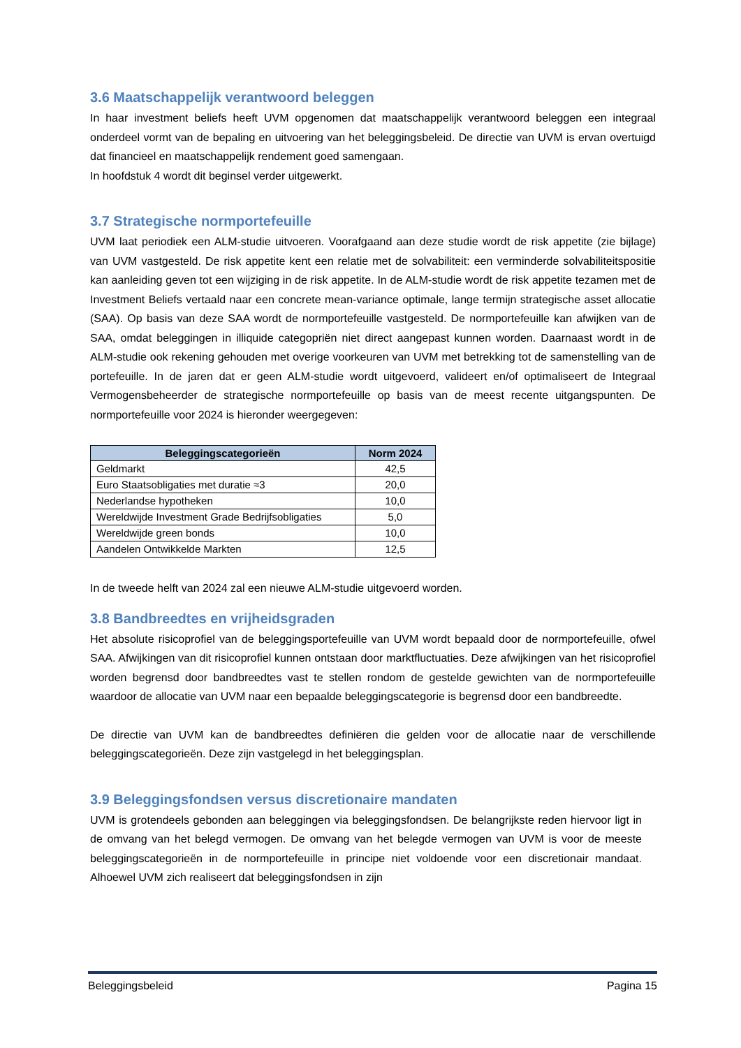3.6 Maatschappelijk verantwoord beleggen
In haar investment beliefs heeft UVM opgenomen dat maatschappelijk verantwoord beleggen een integraal onderdeel vormt van de bepaling en uitvoering van het beleggingsbeleid. De directie van UVM is ervan overtuigd dat financieel en maatschappelijk rendement goed samengaan.
In hoofdstuk 4 wordt dit beginsel verder uitgewerkt.
3.7 Strategische normportefeuille
UVM laat periodiek een ALM-studie uitvoeren. Voorafgaand aan deze studie wordt de risk appetite (zie bijlage) van UVM vastgesteld. De risk appetite kent een relatie met de solvabiliteit: een verminderde solvabiliteitspositie kan aanleiding geven tot een wijziging in de risk appetite. In de ALM-studie wordt de risk appetite tezamen met de Investment Beliefs vertaald naar een concrete mean-variance optimale, lange termijn strategische asset allocatie (SAA). Op basis van deze SAA wordt de normportefeuille vastgesteld. De normportefeuille kan afwijken van de SAA, omdat beleggingen in illiquide categopriën niet direct aangepast kunnen worden. Daarnaast wordt in de ALM-studie ook rekening gehouden met overige voorkeuren van UVM met betrekking tot de samenstelling van de portefeuille. In de jaren dat er geen ALM-studie wordt uitgevoerd, valideert en/of optimaliseert de Integraal Vermogensbeheerder de strategische normportefeuille op basis van de meest recente uitgangspunten. De normportefeuille voor 2024 is hieronder weergegeven:
| Beleggingscategorieën | Norm 2024 |
| --- | --- |
| Geldmarkt | 42,5 |
| Euro Staatsobligaties met duratie ≈3 | 20,0 |
| Nederlandse hypotheken | 10,0 |
| Wereldwijde Investment Grade Bedrijfsobligaties | 5,0 |
| Wereldwijde green bonds | 10,0 |
| Aandelen Ontwikkelde Markten | 12,5 |
In de tweede helft van 2024 zal een nieuwe ALM-studie uitgevoerd worden.
3.8 Bandbreedtes en vrijheidsgraden
Het absolute risicoprofiel van de beleggingsportefeuille van UVM wordt bepaald door de normportefeuille, ofwel SAA. Afwijkingen van dit risicoprofiel kunnen ontstaan door marktfluctuaties. Deze afwijkingen van het risicoprofiel worden begrensd door bandbreedtes vast te stellen rondom de gestelde gewichten van de normportefeuille waardoor de allocatie van UVM naar een bepaalde beleggingscategorie is begrensd door een bandbreedte.
De directie van UVM kan de bandbreedtes definiëren die gelden voor de allocatie naar de verschillende beleggingscategorieën. Deze zijn vastgelegd in het beleggingsplan.
3.9 Beleggingsfondsen versus discretionaire mandaten
UVM is grotendeels gebonden aan beleggingen via beleggingsfondsen. De belangrijkste reden hiervoor ligt in de omvang van het belegd vermogen. De omvang van het belegde vermogen van UVM is voor de meeste beleggingscategorieën in de normportefeuille in principe niet voldoende voor een discretionair mandaat. Alhoewel UVM zich realiseert dat beleggingsfondsen in zijn
Beleggingsbeleid Pagina 15